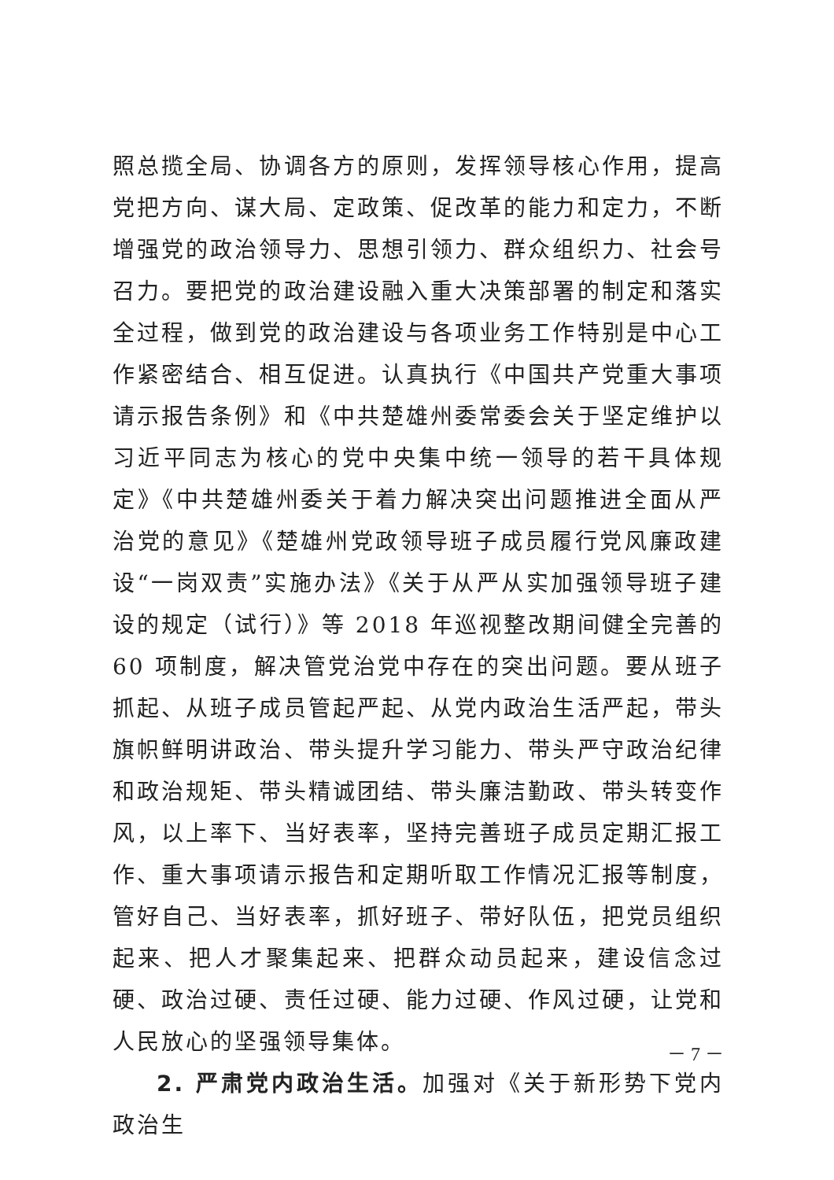照总揽全局、协调各方的原则，发挥领导核心作用，提高党把方向、谋大局、定政策、促改革的能力和定力，不断增强党的政治领导力、思想引领力、群众组织力、社会号召力。要把党的政治建设融入重大决策部署的制定和落实全过程，做到党的政治建设与各项业务工作特别是中心工作紧密结合、相互促进。认真执行《中国共产党重大事项请示报告条例》和《中共楚雄州委常委会关于坚定维护以习近平同志为核心的党中央集中统一领导的若干具体规定》《中共楚雄州委关于着力解决突出问题推进全面从严治党的意见》《楚雄州党政领导班子成员履行党风廉政建设“一岗双责”实施办法》《关于从严从实加强领导班子建设的规定（试行）》等 2018 年巡视整改期间健全完善的 60 项制度，解决管党治党中存在的突出问题。要从班子抓起、从班子成员管起严起、从党内政治生活严起，带头旗帜鲜明讲政治、带头提升学习能力、带头严守政治纪律和政治规矩、带头精诚团结、带头廉洁勤政、带头转变作风，以上率下、当好表率，坚持完善班子成员定期汇报工作、重大事项请示报告和定期听取工作情况汇报等制度，管好自己、当好表率，抓好班子、带好队伍，把党员组织起来、把人才聚集起来、把群众动员起来，建设信念过硬、政治过硬、责任过硬、能力过硬、作风过硬，让党和人民放心的坚强领导集体。
2. 严肃党内政治生活。加强对《关于新形势下党内政治生
－ 7 －